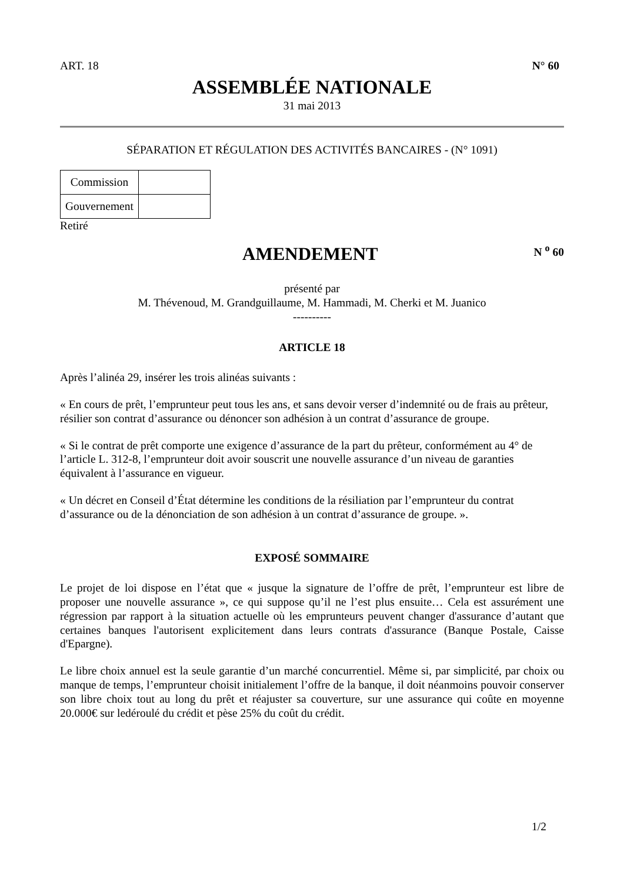ART. 18 N° 60
ASSEMBLÉE NATIONALE
31 mai 2013
SÉPARATION ET RÉGULATION DES ACTIVITÉS BANCAIRES - (N° 1091)
| Commission | |
| Gouvernement | |
Retiré
AMENDEMENT
N <sup>o</sup> 60
présenté par
M. Thévenoud, M. Grandguillaume, M. Hammadi, M. Cherki et M. Juanico
----------
ARTICLE 18
Après l’alinéa 29, insérer les trois alinéas suivants :
« En cours de prêt, l’emprunteur peut tous les ans, et sans devoir verser d’indemnité ou de frais au prêteur, résilier son contrat d’assurance ou dénoncer son adhésion à un contrat d’assurance de groupe.
« Si le contrat de prêt comporte une exigence d’assurance de la part du prêteur, conformément au 4° de l’article L. 312-8, l’emprunteur doit avoir souscrit une nouvelle assurance d’un niveau de garanties équivalent à l’assurance en vigueur.
« Un décret en Conseil d’État détermine les conditions de la résiliation par l’emprunteur du contrat d’assurance ou de la dénonciation de son adhésion à un contrat d’assurance de groupe. ».
EXPOSÉ SOMMAIRE
Le projet de loi dispose en l’état que « jusque la signature de l’offre de prêt, l’emprunteur est libre de proposer une nouvelle assurance », ce qui suppose qu’il ne l’est plus ensuite… Cela est assurément une régression par rapport à la situation actuelle où les emprunteurs peuvent changer d'assurance d’autant que certaines banques l'autorisent explicitement dans leurs contrats d'assurance (Banque Postale, Caisse d'Epargne).
Le libre choix annuel est la seule garantie d’un marché concurrentiel. Même si, par simplicité, par choix ou manque de temps, l’emprunteur choisit initialement l’offre de la banque, il doit néanmoins pouvoir conserver son libre choix tout au long du prêt et réajuster sa couverture, sur une assurance qui coûte en moyenne 20.000€ sur ledéroulé du crédit et pèse 25% du coût du crédit.
1/2